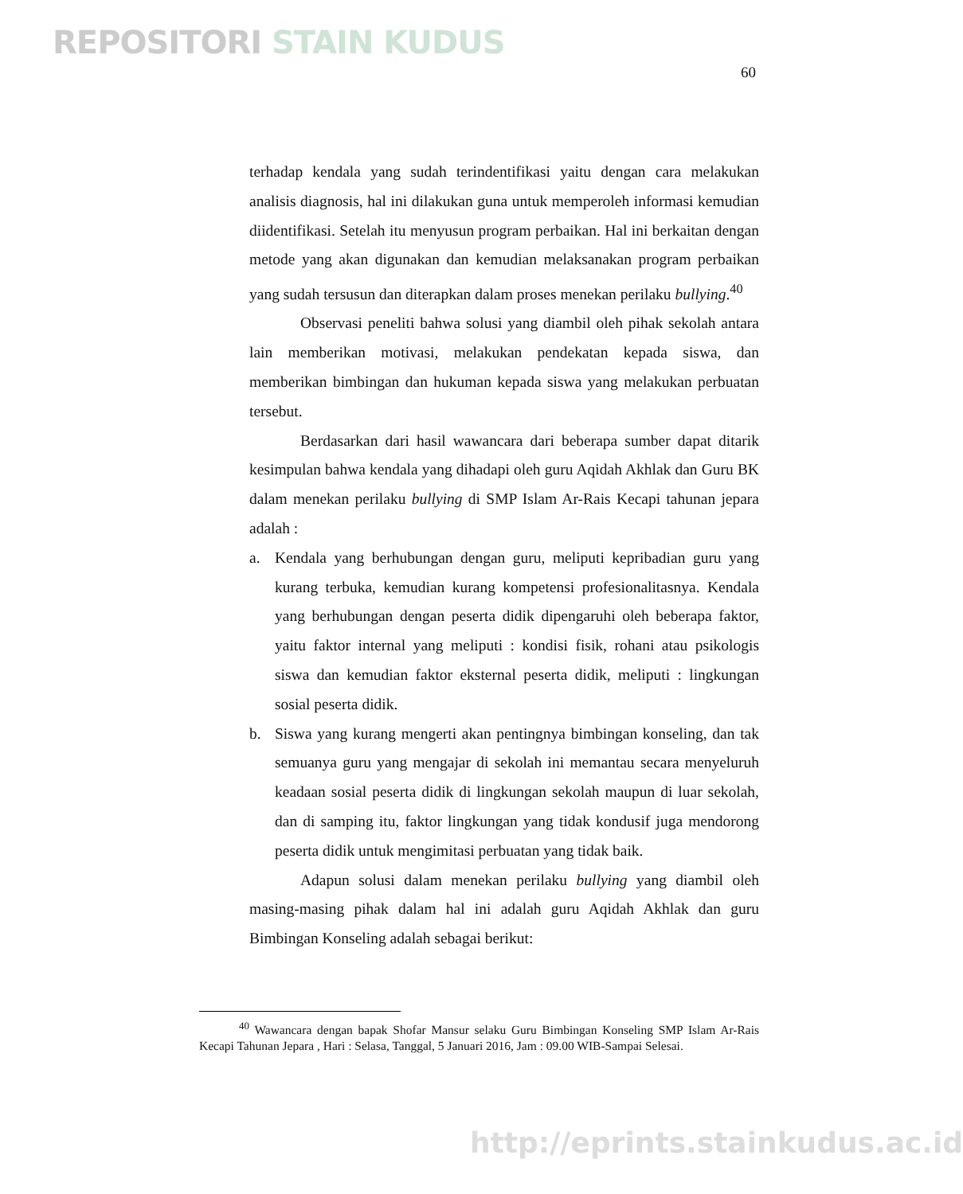REPOSITORI STAIN KUDUS
60
terhadap kendala yang sudah terindentifikasi yaitu dengan cara melakukan analisis diagnosis, hal ini dilakukan guna untuk memperoleh informasi kemudian diidentifikasi. Setelah itu menyusun program perbaikan. Hal ini berkaitan dengan metode yang akan digunakan dan kemudian melaksanakan program perbaikan yang sudah tersusun dan diterapkan dalam proses menekan perilaku bullying.<sup>40</sup>
Observasi peneliti bahwa solusi yang diambil oleh pihak sekolah antara lain memberikan motivasi, melakukan pendekatan kepada siswa, dan memberikan bimbingan dan hukuman kepada siswa yang melakukan perbuatan tersebut.
Berdasarkan dari hasil wawancara dari beberapa sumber dapat ditarik kesimpulan bahwa kendala yang dihadapi oleh guru Aqidah Akhlak dan Guru BK dalam menekan perilaku bullying di SMP Islam Ar-Rais Kecapi tahunan jepara adalah :
a. Kendala yang berhubungan dengan guru, meliputi kepribadian guru yang kurang terbuka, kemudian kurang kompetensi profesionalitasnya. Kendala yang berhubungan dengan peserta didik dipengaruhi oleh beberapa faktor, yaitu faktor internal yang meliputi : kondisi fisik, rohani atau psikologis siswa dan kemudian faktor eksternal peserta didik, meliputi : lingkungan sosial peserta didik.
b. Siswa yang kurang mengerti akan pentingnya bimbingan konseling, dan tak semuanya guru yang mengajar di sekolah ini memantau secara menyeluruh keadaan sosial peserta didik di lingkungan sekolah maupun di luar sekolah, dan di samping itu, faktor lingkungan yang tidak kondusif juga mendorong peserta didik untuk mengimitasi perbuatan yang tidak baik.
Adapun solusi dalam menekan perilaku bullying yang diambil oleh masing-masing pihak dalam hal ini adalah guru Aqidah Akhlak dan guru Bimbingan Konseling adalah sebagai berikut:
<sup>40</sup> Wawancara dengan bapak Shofar Mansur selaku Guru Bimbingan Konseling SMP Islam Ar-Rais Kecapi Tahunan Jepara , Hari : Selasa, Tanggal, 5 Januari 2016, Jam : 09.00 WIB-Sampai Selesai.
http://eprints.stainkudus.ac.id